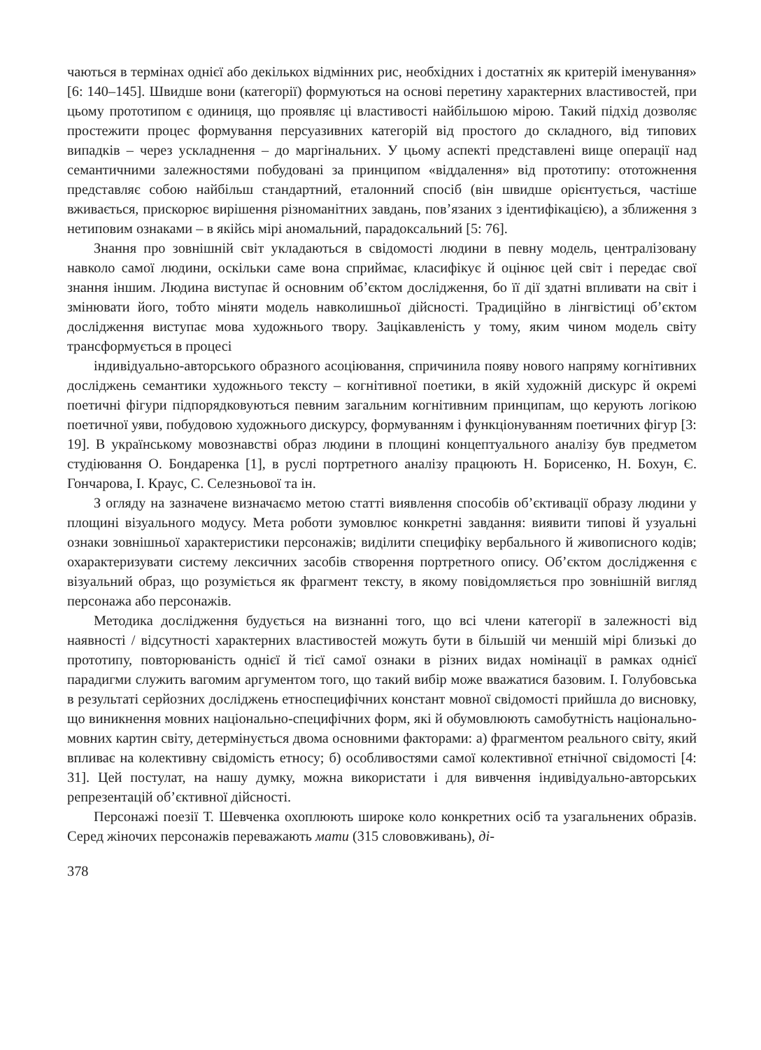чаються в термінах однієї або декількох відмінних рис, необхідних і достатніх як критерій іменування» [6: 140–145]. Швидше вони (категорії) формуються на основі перетину характерних властивостей, при цьому прототипом є одиниця, що проявляє ці властивості найбільшою мірою. Такий підхід дозволяє простежити процес формування персуазивних категорій від простого до складного, від типових випадків – через ускладнення – до маргінальних. У цьому аспекті представлені вище операції над семантичними залежностями побудовані за принципом «віддалення» від прототипу: ототожнення представляє собою найбільш стандартний, еталонний спосіб (він швидше орієнтується, частіше вживається, прискорює вирішення різноманітних завдань, пов’язаних з ідентифікацією), а зближення з нетиповим ознаками – в якійсь мірі аномальний, парадоксальний [5: 76].
Знання про зовнішній світ укладаються в свідомості людини в певну модель, централізовану навколо самої людини, оскільки саме вона сприймає, класифікує й оцінює цей світ і передає свої знання іншим. Людина виступає й основним об’єктом дослідження, бо її дії здатні впливати на світ і змінювати його, тобто міняти модель навколишньої дійсності. Традиційно в лінгвістиці об’єктом дослідження виступає мова художнього твору. Зацікавленість у тому, яким чином модель світу трансформується в процесі
індивідуально-авторського образного асоціювання, спричинила появу нового напряму когнітивних досліджень семантики художнього тексту – когнітивної поетики, в якій художній дискурс й окремі поетичні фігури підпорядковуються певним загальним когнітивним принципам, що керують логікою поетичної уяви, побудовою художнього дискурсу, формуванням і функціонуванням поетичних фігур [3: 19]. В українському мовознавстві образ людини в площині концептуального аналізу був предметом студіювання О. Бондаренка [1], в руслі портретного аналізу працюють Н. Борисенко, Н. Бохун, Є. Гончарова, І. Краус, С. Селезньової та ін.
З огляду на зазначене визначаємо метою статті виявлення способів об’єктивації образу людини у площині візуального модусу. Мета роботи зумовлює конкретні завдання: виявити типові й узуальні ознаки зовнішньої характеристики персонажів; виділити специфіку вербального й живописного кодів; охарактеризувати систему лексичних засобів створення портретного опису. Об’єктом дослідження є візуальний образ, що розуміється як фрагмент тексту, в якому повідомляється про зовнішній вигляд персонажа або персонажів.
Методика дослідження будується на визнанні того, що всі члени категорії в залежності від наявності / відсутності характерних властивостей можуть бути в більшій чи меншій мірі близькі до прототипу, повторюваність однієї й тієї самої ознаки в різних видах номінації в рамках однієї парадигми служить вагомим аргументом того, що такий вибір може вважатися базовим. І. Голубовська в результаті серйозних досліджень етноспецифічних констант мовної свідомості прийшла до висновку, що виникнення мовних національно-специфічних форм, які й обумовлюють самобутність національно-мовних картин світу, детермінується двома основними факторами: а) фрагментом реального світу, який впливає на колективну свідомість етносу; б) особливостями самої колективної етнічної свідомості [4: 31]. Цей постулат, на нашу думку, можна використати і для вивчення індивідуально-авторських репрезентацій об’єктивної дійсності.
Персонажі поезії Т. Шевченка охоплюють широке коло конкретних осіб та узагальнених образів. Серед жіночих персонажів переважають мати (315 слововживань), ді-
378